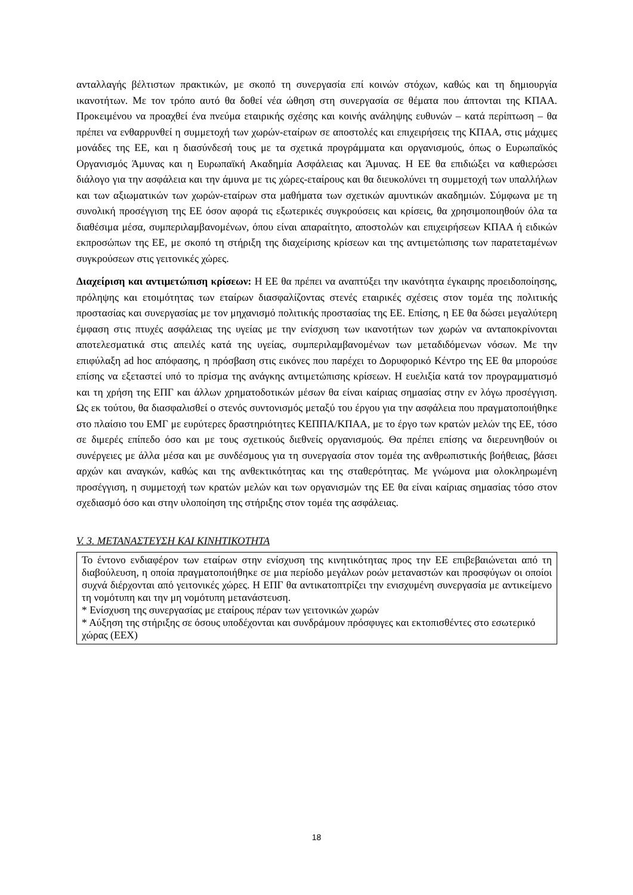ανταλλαγής βέλτιστων πρακτικών, με σκοπό τη συνεργασία επί κοινών στόχων, καθώς και τη δημιουργία ικανοτήτων. Με τον τρόπο αυτό θα δοθεί νέα ώθηση στη συνεργασία σε θέματα που άπτονται της ΚΠΑΑ. Προκειμένου να προαχθεί ένα πνεύμα εταιρικής σχέσης και κοινής ανάληψης ευθυνών – κατά περίπτωση – θα πρέπει να ενθαρρυνθεί η συμμετοχή των χωρών-εταίρων σε αποστολές και επιχειρήσεις της ΚΠΑΑ, στις μάχιμες μονάδες της ΕΕ, και η διασύνδεσή τους με τα σχετικά προγράμματα και οργανισμούς, όπως ο Ευρωπαϊκός Οργανισμός Άμυνας και η Ευρωπαϊκή Ακαδημία Ασφάλειας και Άμυνας. Η ΕΕ θα επιδιώξει να καθιερώσει διάλογο για την ασφάλεια και την άμυνα με τις χώρες-εταίρους και θα διευκολύνει τη συμμετοχή των υπαλλήλων και των αξιωματικών των χωρών-εταίρων στα μαθήματα των σχετικών αμυντικών ακαδημιών. Σύμφωνα με τη συνολική προσέγγιση της ΕΕ όσον αφορά τις εξωτερικές συγκρούσεις και κρίσεις, θα χρησιμοποιηθούν όλα τα διαθέσιμα μέσα, συμπεριλαμβανομένων, όπου είναι απαραίτητο, αποστολών και επιχειρήσεων ΚΠΑΑ ή ειδικών εκπροσώπων της ΕΕ, με σκοπό τη στήριξη της διαχείρισης κρίσεων και της αντιμετώπισης των παρατεταμένων συγκρούσεων στις γειτονικές χώρες.
Διαχείριση και αντιμετώπιση κρίσεων: Η ΕΕ θα πρέπει να αναπτύξει την ικανότητα έγκαιρης προειδοποίησης, πρόληψης και ετοιμότητας των εταίρων διασφαλίζοντας στενές εταιρικές σχέσεις στον τομέα της πολιτικής προστασίας και συνεργασίας με τον μηχανισμό πολιτικής προστασίας της ΕΕ. Επίσης, η ΕΕ θα δώσει μεγαλύτερη έμφαση στις πτυχές ασφάλειας της υγείας με την ενίσχυση των ικανοτήτων των χωρών να ανταποκρίνονται αποτελεσματικά στις απειλές κατά της υγείας, συμπεριλαμβανομένων των μεταδιδόμενων νόσων. Με την επιφύλαξη ad hoc απόφασης, η πρόσβαση στις εικόνες που παρέχει το Δορυφορικό Κέντρο της ΕΕ θα μπορούσε επίσης να εξεταστεί υπό το πρίσμα της ανάγκης αντιμετώπισης κρίσεων. Η ευελιξία κατά τον προγραμματισμό και τη χρήση της ΕΠΓ και άλλων χρηματοδοτικών μέσων θα είναι καίριας σημασίας στην εν λόγω προσέγγιση. Ως εκ τούτου, θα διασφαλισθεί ο στενός συντονισμός μεταξύ του έργου για την ασφάλεια που πραγματοποιήθηκε στο πλαίσιο του ΕΜΓ με ευρύτερες δραστηριότητες ΚΕΠΠΑ/ΚΠΑΑ, με το έργο των κρατών μελών της ΕΕ, τόσο σε διμερές επίπεδο όσο και με τους σχετικούς διεθνείς οργανισμούς. Θα πρέπει επίσης να διερευνηθούν οι συνέργειες με άλλα μέσα και με συνδέσμους για τη συνεργασία στον τομέα της ανθρωπιστικής βοήθειας, βάσει αρχών και αναγκών, καθώς και της ανθεκτικότητας και της σταθερότητας. Με γνώμονα μια ολοκληρωμένη προσέγγιση, η συμμετοχή των κρατών μελών και των οργανισμών της ΕΕ θα είναι καίριας σημασίας τόσο στον σχεδιασμό όσο και στην υλοποίηση της στήριξης στον τομέα της ασφάλειας.
V. 3. ΜΕΤΑΝΑΣΤΕΥΣΗ ΚΑΙ ΚΙΝΗΤΙΚΟΤΗΤΑ
Το έντονο ενδιαφέρον των εταίρων στην ενίσχυση της κινητικότητας προς την ΕΕ επιβεβαιώνεται από τη διαβούλευση, η οποία πραγματοποιήθηκε σε μια περίοδο μεγάλων ροών μεταναστών και προσφύγων οι οποίοι συχνά διέρχονται από γειτονικές χώρες. Η ΕΠΓ θα αντικατοπτρίζει την ενισχυμένη συνεργασία με αντικείμενο τη νομότυπη και την μη νομότυπη μετανάστευση.
* Ενίσχυση της συνεργασίας με εταίρους πέραν των γειτονικών χωρών
* Αύξηση της στήριξης σε όσους υποδέχονται και συνδράμουν πρόσφυγες και εκτοπισθέντες στο εσωτερικό χώρας (ΕΕΧ)
18